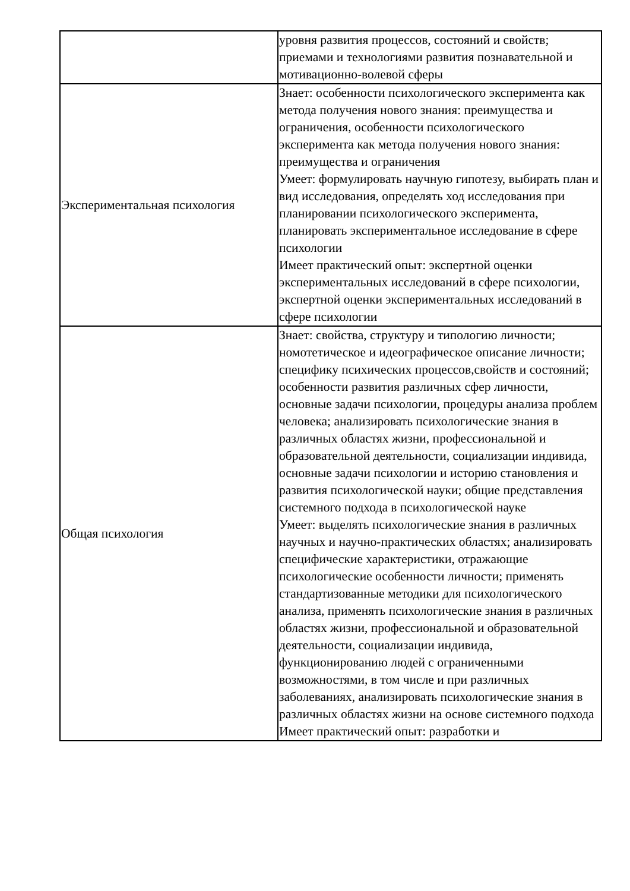| | уровня развития процессов, состояний и свойств; приемами и технологиями развития познавательной и мотивационно-волевой сферы |
| Экспериментальная психология | Знает: особенности психологического эксперимента как метода получения нового знания: преимущества и ограничения, особенности психологического эксперимента как метода получения нового знания: преимущества и ограничения Умеет: формулировать научную гипотезу, выбирать план и вид исследования, определять ход исследования при планировании психологического эксперимента, планировать экспериментальное исследование в сфере психологии Имеет практический опыт: экспертной оценки экспериментальных исследований в сфере психологии, экспертной оценки экспериментальных исследований в сфере психологии |
| Общая психология | Знает: свойства, структуру и типологию личности; номотетическое и идеографическое описание личности; специфику психических процессов,свойств и состояний; особенности развития различных сфер личности, основные задачи психологии, процедуры анализа проблем человека; анализировать психологические знания в различных областях жизни, профессиональной и образовательной деятельности, социализации индивида, основные задачи психологии и историю становления и развития психологической науки; общие представления системного подхода в психологической науке Умеет: выделять психологические знания в различных научных и научно-практических областях; анализировать специфические характеристики, отражающие психологические особенности личности; применять стандартизованные методики для психологического анализа, применять психологические знания в различных областях жизни, профессиональной и образовательной деятельности, социализации индивида, функционированию людей с ограниченными возможностями, в том числе и при различных заболеваниях, анализировать психологические знания в различных областях жизни на основе системного подхода Имеет практический опыт: разработки и |